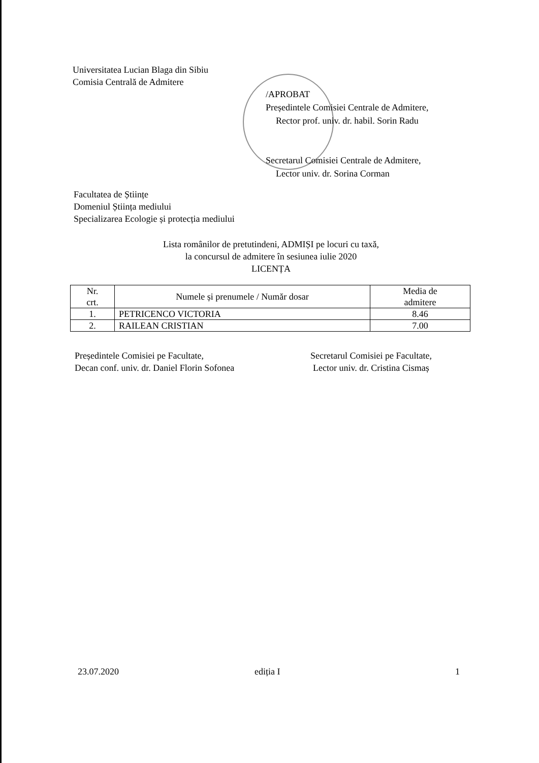Universitatea Lucian Blaga din Sibiu
Comisia Centrală de Admitere
/APROBAT
Președintele Comisiei Centrale de Admitere,
Rector prof. univ. dr. habil. Sorin Radu
Secretarul Comisiei Centrale de Admitere,
Lector univ. dr. Sorina Corman
Facultatea de Științe
Domeniul Știința mediului
Specializarea Ecologie și protecția mediului
Lista românilor de pretutindeni, ADMIȘI pe locuri cu taxă,
la concursul de admitere în sesiunea iulie 2020
LICENȚA
| Nr. crt. | Numele și prenumele / Număr dosar | Media de admitere |
| --- | --- | --- |
| 1. | PETRICENCO VICTORIA | 8.46 |
| 2. | RAILEAN CRISTIAN | 7.00 |
Președintele Comisiei pe Facultate,
Decan conf. univ. dr. Daniel Florin Sofonea
Secretarul Comisiei pe Facultate,
Lector univ. dr. Cristina Cismaș
23.07.2020 ediția I 1